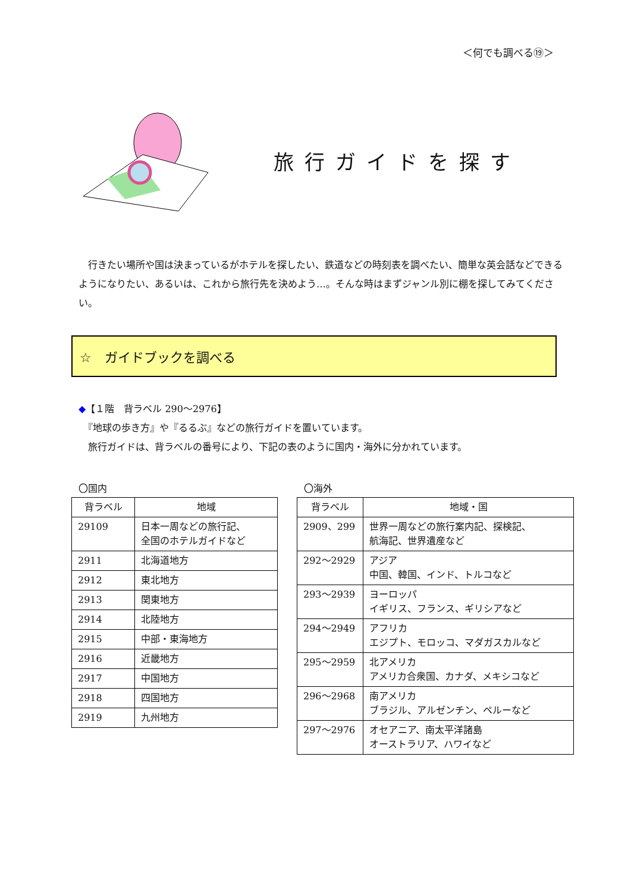＜何でも調べる⑲＞
旅行ガイドを探す
　行きたい場所や国は決まっているがホテルを探したい、鉄道などの時刻表を調べたい、簡単な英会話などできるようになりたい、あるいは、これから旅行先を決めよう…。そんな時はまずジャンル別に棚を探してみてください。
☆　ガイドブックを調べる
◆【１階　背ラベル 290～2976】
　『地球の歩き方』や『るるぶ』などの旅行ガイドを置いています。
　旅行ガイドは、背ラベルの番号により、下記の表のように国内・海外に分かれています。
〇国内
| 背ラベル | 地域 |
| --- | --- |
| 29109 | 日本一周などの旅行記、 全国のホテルガイドなど |
| 2911 | 北海道地方 |
| 2912 | 東北地方 |
| 2913 | 関東地方 |
| 2914 | 北陸地方 |
| 2915 | 中部・東海地方 |
| 2916 | 近畿地方 |
| 2917 | 中国地方 |
| 2918 | 四国地方 |
| 2919 | 九州地方 |
〇海外
| 背ラベル | 地域・国 |
| --- | --- |
| 2909、299 | 世界一周などの旅行案内記、探検記、 航海記、世界遺産など |
| 292～2929 | アジア 中国、韓国、インド、トルコなど |
| 293～2939 | ヨーロッパ イギリス、フランス、ギリシアなど |
| 294～2949 | アフリカ エジプト、モロッコ、マダガスカルなど |
| 295～2959 | 北アメリカ アメリカ合衆国、カナダ、メキシコなど |
| 296～2968 | 南アメリカ ブラジル、アルゼンチン、ペルーなど |
| 297～2976 | オセアニア、南太平洋諸島 オーストラリア、ハワイなど |